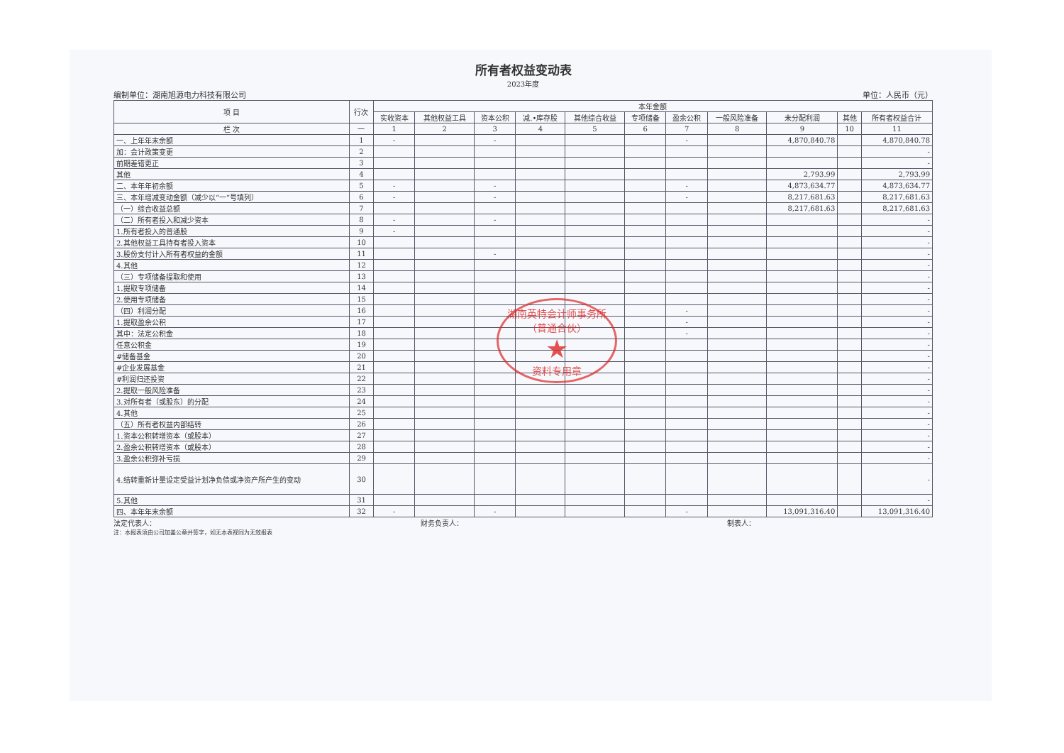所有者权益变动表
2023年度
编制单位：湖南旭源电力科技有限公司 单位：人民币（元）
| 项 目 | 行次 | 本年金额 | | | | | | | | | | |
| --- | --- | --- | --- | --- | --- | --- | --- | --- | --- | --- | --- | --- |
| | | 实收资本 | 其他权益工具 | 资本公积 | 减.•库存股 | 其他综合收益 | 专项储备 | 盈余公积 | 一般风险准备 | 未分配利润 | 其他 | 所有者权益合计 |
| 栏 次 | 一 | 1 | 2 | 3 | 4 | 5 | 6 | 7 | 8 | 9 | 10 | 11 |
| 一、上年年末余额 | 1 | - | | - | | | | - | | 4,870,840.78 | | 4,870,840.78 |
| 加：会计政策变更 | 2 | | | | | | | | | | | - |
| 前期差错更正 | 3 | | | | | | | | | | | - |
| 其他 | 4 | | | | | | | | | 2,793.99 | | 2,793.99 |
| 二、本年年初余额 | 5 | - | | - | | | | - | | 4,873,634.77 | | 4,873,634.77 |
| 三、本年增减变动金额（减少以“一”号填列） | 6 | - | | - | | | | - | | 8,217,681.63 | | 8,217,681.63 |
| （一）综合收益总额 | 7 | | | | | | | | | 8,217,681.63 | | 8,217,681.63 |
| （二）所有者投入和减少资本 | 8 | - | | - | | | | | | | | - |
| 1.所有者投入的普通股 | 9 | - | | | | | | | | | | - |
| 2.其他权益工具持有者投入资本 | 10 | | | | | | | | | | | - |
| 3.股份支付计入所有者权益的金额 | 11 | | | - | | | | | | | | - |
| 4.其他 | 12 | | | | | | | | | | | - |
| （三）专项储备提取和使用 | 13 | | | | | | | | | | | - |
| 1.提取专项储备 | 14 | | | | | | | | | | | - |
| 2.使用专项储备 | 15 | | | | | | | | | | | - |
| （四）利润分配 | 16 | | | | | | | - | | | | - |
| 1.提取盈余公积 | 17 | | | | | | | - | | | | - |
| 其中：法定公积金 | 18 | | | | | | | - | | | | - |
| 任意公积金 | 19 | | | | | | | | | | | - |
| #储备基金 | 20 | | | | | | | | | | | - |
| #企业发展基金 | 21 | | | | | | | | | | | - |
| #利润归还投资 | 22 | | | | | | | | | | | - |
| 2.提取一般风险准备 | 23 | | | | | | | | | | | - |
| 3.对所有者（或股东）的分配 | 24 | | | | | | | | | | | - |
| 4.其他 | 25 | | | | | | | | | | | - |
| （五）所有者权益内部结转 | 26 | | | | | | | | | | | - |
| 1.资本公积转增资本（或股本） | 27 | | | | | | | | | | | - |
| 2.盈余公积转增资本（或股本） | 28 | | | | | | | | | | | - |
| 3.盈余公积弥补亏损 | 29 | | | | | | | | | | | - |
| 4.结转重新计量设定受益计划净负债或净资产所产生的变动 | 30 | | | | | | | | | | | - |
| 5.其他 | 31 | | | | | | | | | | | - |
| 四、本年年末余额 | 32 | - | | - | | | | - | | 13,091,316.40 | | 13,091,316.40 |
法定代表人： 财务负责人： 制表人：
注：本报表须由公司加盖公章并签字，如无本表视同为无效报表
湖南英特会计师事务所（普通合伙）
★
资料专用章